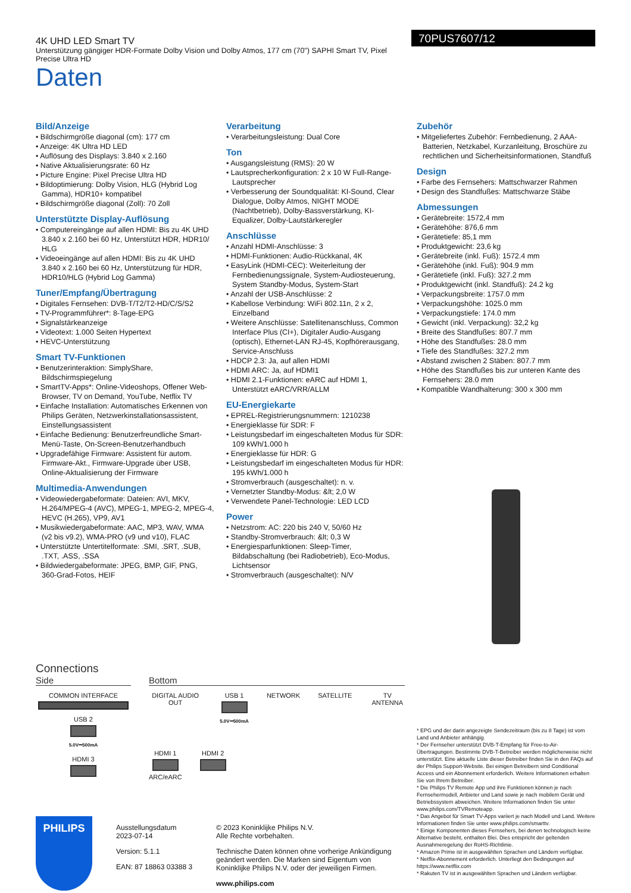4K UHD LED Smart TV
Unterstützung gängiger HDR-Formate Dolby Vision und Dolby Atmos, 177 cm (70") SAPHI Smart TV, Pixel Precise Ultra HD
70PUS7607/12
Daten
Bild/Anzeige
• Bildschirmgröße diagonal (cm): 177 cm
• Anzeige: 4K Ultra HD LED
• Auflösung des Displays: 3.840 x 2.160
• Native Aktualisierungsrate: 60 Hz
• Picture Engine: Pixel Precise Ultra HD
• Bildoptimierung: Dolby Vision, HLG (Hybrid Log Gamma), HDR10+ kompatibel
• Bildschirmgröße diagonal (Zoll): 70 Zoll
Unterstützte Display-Auflösung
• Computereingänge auf allen HDMI: Bis zu 4K UHD 3.840 x 2.160 bei 60 Hz, Unterstützt HDR, HDR10/ HLG
• Videoeingänge auf allen HDMI: Bis zu 4K UHD 3.840 x 2.160 bei 60 Hz, Unterstützung für HDR, HDR10/HLG (Hybrid Log Gamma)
Tuner/Empfang/Übertragung
• Digitales Fernsehen: DVB-T/T2/T2-HD/C/S/S2
• TV-Programmführer*: 8-Tage-EPG
• Signalstärkeanzeige
• Videotext: 1.000 Seiten Hypertext
• HEVC-Unterstützung
Smart TV-Funktionen
• Benutzerinteraktion: SimplyShare, Bildschirmspiegelung
• SmartTV-Apps*: Online-Videoshops, Offener Web-Browser, TV on Demand, YouTube, Netflix TV
• Einfache Installation: Automatisches Erkennen von Philips Geräten, Netzwerkinstallationsassistent, Einstellungsassistent
• Einfache Bedienung: Benutzerfreundliche Smart-Menü-Taste, On-Screen-Benutzerhandbuch
• Upgradefähige Firmware: Assistent für autom. Firmware-Akt., Firmware-Upgrade über USB, Online-Aktualisierung der Firmware
Multimedia-Anwendungen
• Videowiedergabeformate: Dateien: AVI, MKV, H.264/MPEG-4 (AVC), MPEG-1, MPEG-2, MPEG-4, HEVC (H.265), VP9, AV1
• Musikwiedergabeformate: AAC, MP3, WAV, WMA (v2 bis v9.2), WMA-PRO (v9 und v10), FLAC
• Unterstützte Untertitelformate: .SMI, .SRT, .SUB, .TXT, .ASS, .SSA
• Bildwiedergabeformate: JPEG, BMP, GIF, PNG, 360-Grad-Fotos, HEIF
Verarbeitung
• Verarbeitungsleistung: Dual Core
Ton
• Ausgangsleistung (RMS): 20 W
• Lautsprecherkonfiguration: 2 x 10 W Full-Range-Lautsprecher
• Verbesserung der Soundqualität: KI-Sound, Clear Dialogue, Dolby Atmos, NIGHT MODE (Nachtbetrieb), Dolby-Bassverstärkung, KI-Equalizer, Dolby-Lautstärkeregler
Anschlüsse
• Anzahl HDMI-Anschlüsse: 3
• HDMI-Funktionen: Audio-Rückkanal, 4K
• EasyLink (HDMI-CEC): Weiterleitung der Fernbedienungssignale, System-Audiosteuerung, System Standby-Modus, System-Start
• Anzahl der USB-Anschlüsse: 2
• Kabellose Verbindung: WiFi 802.11n, 2 x 2, Einzelband
• Weitere Anschlüsse: Satellitenanschluss, Common Interface Plus (CI+), Digitaler Audio-Ausgang (optisch), Ethernet-LAN RJ-45, Kopfhörerausgang, Service-Anschluss
• HDCP 2.3: Ja, auf allen HDMI
• HDMI ARC: Ja, auf HDMI1
• HDMI 2.1-Funktionen: eARC auf HDMI 1, Unterstützt eARC/VRR/ALLM
EU-Energiekarte
• EPREL-Registrierungsnummern: 1210238
• Energieklasse für SDR: F
• Leistungsbedarf im eingeschalteten Modus für SDR: 109 kWh/1.000 h
• Energieklasse für HDR: G
• Leistungsbedarf im eingeschalteten Modus für HDR: 195 kWh/1.000 h
• Stromverbrauch (ausgeschaltet): n. v.
• Vernetzter Standby-Modus: &lt; 2,0 W
• Verwendete Panel-Technologie: LED LCD
Power
• Netzstrom: AC: 220 bis 240 V, 50/60 Hz
• Standby-Stromverbrauch: &lt; 0,3 W
• Energiesparfunktionen: Sleep-Timer, Bildabschaltung (bei Radiobetrieb), Eco-Modus, Lichtsensor
• Stromverbrauch (ausgeschaltet): N/V
Zubehör
• Mitgeliefertes Zubehör: Fernbedienung, 2 AAA-Batterien, Netzkabel, Kurzanleitung, Broschüre zu rechtlichen und Sicherheitsinformationen, Standfuß
Design
• Farbe des Fernsehers: Mattschwarzer Rahmen
• Design des Standfußes: Mattschwarze Stäbe
Abmessungen
• Gerätebreite: 1572,4 mm
• Gerätehöhe: 876,6 mm
• Gerätetiefe: 85,1 mm
• Produktgewicht: 23,6 kg
• Gerätebreite (inkl. Fuß): 1572.4 mm
• Gerätehöhe (inkl. Fuß): 904.9 mm
• Gerätetiefe (inkl. Fuß): 327.2 mm
• Produktgewicht (inkl. Standfuß): 24.2 kg
• Verpackungsbreite: 1757.0 mm
• Verpackungshöhe: 1025.0 mm
• Verpackungstiefe: 174.0 mm
• Gewicht (inkl. Verpackung): 32,2 kg
• Breite des Standfußes: 807.7 mm
• Höhe des Standfußes: 28.0 mm
• Tiefe des Standfußes: 327.2 mm
• Abstand zwischen 2 Stäben: 807.7 mm
• Höhe des Standfußes bis zur unteren Kante des Fernsehers: 28.0 mm
• Kompatible Wandhalterung: 300 x 300 mm
Connections
Side Bottom
COMMON INTERFACE
USB 2
5.0V⎓500mA
HDMI 3
DIGITAL AUDIO OUT USB 1
5.0V⎓500mA
NETWORK SATELLITE TV ANTENNA
HDMI 1
ARC/eARC
HDMI 2
PHILIPS
Ausstellungsdatum
2023-07-14
Version: 5.1.1
EAN: 87 18863 03388 3
© 2023 Koninklijke Philips N.V.
Alle Rechte vorbehalten.
Technische Daten können ohne vorherige Ankündigung geändert werden. Die Marken sind Eigentum von Koninklijke Philips N.V. oder der jeweiligen Firmen.
www.philips.com
* EPG und der darin angezeigte Sendezeitraum (bis zu 8 Tage) ist vom Land und Anbieter anhängig.
* Der Fernseher unterstützt DVB-T-Empfang für Free-to-Air-Übertragungen. Bestimmte DVB-T-Betreiber werden möglicherweise nicht unterstützt. Eine aktuelle Liste dieser Betreiber finden Sie in den FAQs auf der Philips Support-Website. Bei einigen Betreibern sind Conditional Access und ein Abonnement erforderlich. Weitere Informationen erhalten Sie von Ihrem Betreiber.
* Die Philips TV Remote App und ihre Funktionen können je nach Fernsehermodell, Anbieter und Land sowie je nach mobilem Gerät und Betriebssystem abweichen. Weitere Informationen finden Sie unter www.philips.com/TVRemoteapp.
* Das Angebot für Smart TV-Apps variiert je nach Modell und Land. Weitere Informationen finden Sie unter www.philips.com/smarttv.
* Einige Komponenten dieses Fernsehers, bei denen technologisch keine Alternative besteht, enthalten Blei. Dies entspricht der geltenden Ausnahmeregelung der RoHS-Richtlinie.
* Amazon Prime ist in ausgewählten Sprachen und Ländern verfügbar.
* Netflix-Abonnement erforderlich. Unterliegt den Bedingungen auf https://www.netflix.com
* Rakuten TV ist in ausgewählten Sprachen und Ländern verfügbar.